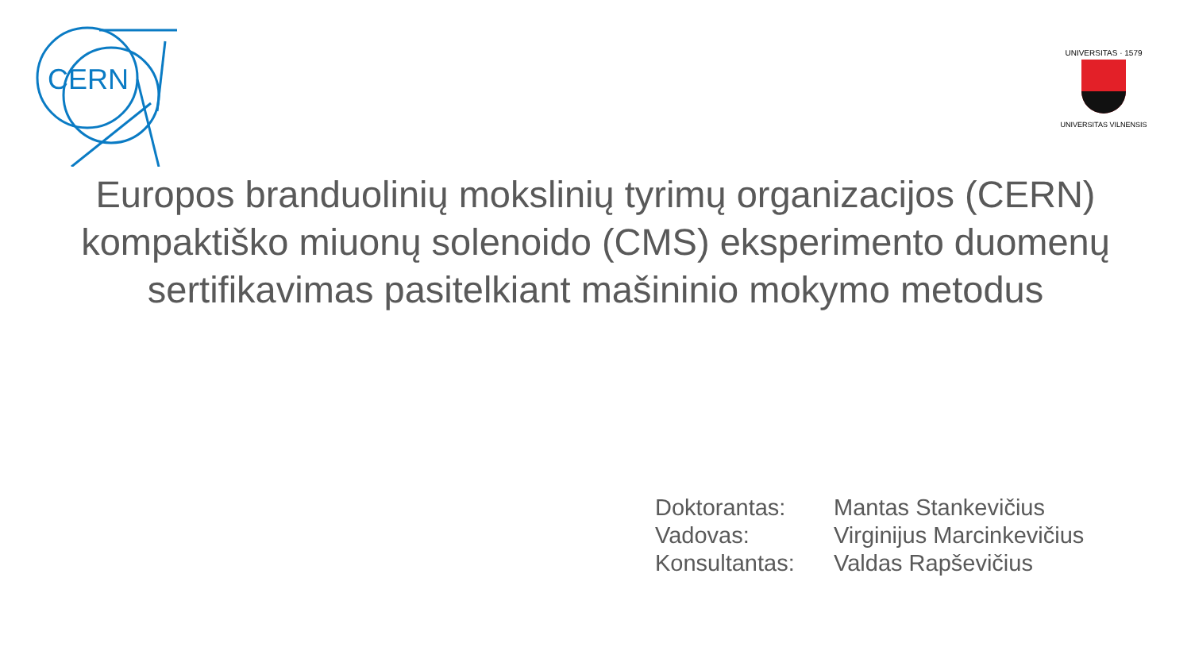CERN
UNIVERSITAS · 1579
UNIVERSITAS VILNENSIS
Europos branduolinių mokslinių tyrimų organizacijos (CERN) kompaktiško miuonų solenoido (CMS) eksperimento duomenų sertifikavimas pasitelkiant mašininio mokymo metodus
| Doktorantas: | Mantas Stankevičius |
| Vadovas: | Virginijus Marcinkevičius |
| Konsultantas: | Valdas Rapševičius |